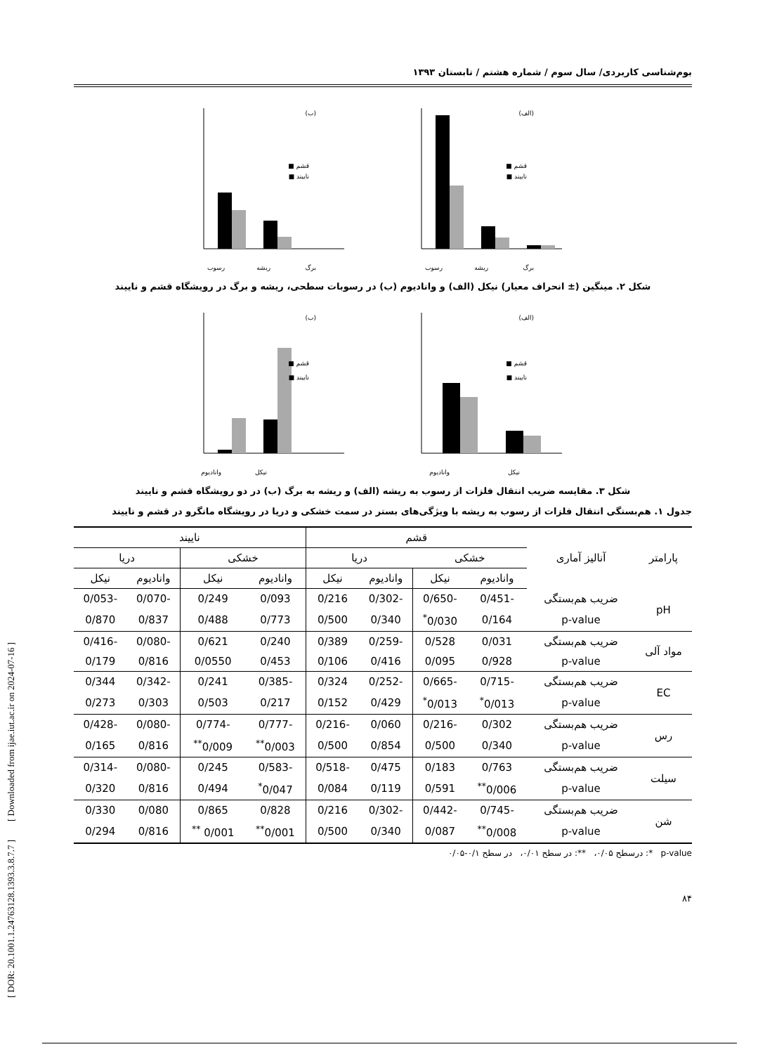[ DOR: 20.1001.1.24763128.1393.3.8.7.7 ] [ Downloaded from ijae.iut.ac.ir on 2024-07-16 ]
بوم‌شناسی کاربردی/ سال سوم / شماره هشتم / تابستان ۱۳۹۳
(الف)
رسوب
ریشه
برگ
قشم ■
ناییند ■
(ب)
رسوب
ریشه
برگ
قشم ■
ناییند ■
شکل ۲. مینگین (± انحراف معیار) نیکل (الف) و وانادیوم (ب) در رسوبات سطحی، ریشه و برگ در رویشگاه قشم و ناییند
(الف)
وانادیوم
نیکل
قشم ■
ناییند ■
(ب)
وانادیوم
نیکل
قشم ■
ناییند ■
شکل ۳. مقایسه ضریب انتقال فلزات از رسوب به ریشه (الف) و ریشه به برگ (ب) در دو رویشگاه قشم و ناییند
جدول ۱. هم‌بستگی انتقال فلزات از رسوب به ریشه با ویژگی‌های بستر در سمت خشکی و دریا در رویشگاه مانگرو در قشم و ناییند
| پارامتر | آنالیز آماری | قشم | | | | ناییند | | | |
| --- | --- | --- | --- | --- | --- | --- | --- | --- | --- |
| | | خشکی | | دریا | | خشکی | | دریا | |
| | | وانادیوم | نیکل | وانادیوم | نیکل | وانادیوم | نیکل | وانادیوم | نیکل |
| pH | ضریب هم‌بستگی | -0/451 | -0/650 | -0/302 | 0/216 | 0/093 | 0/249 | -0/070 | -0/053 |
| | p-value | 0/164 | 0/030<sup>*</sup> | 0/340 | 0/500 | 0/773 | 0/488 | 0/837 | 0/870 |
| مواد آلی | ضریب هم‌بستگی | 0/031 | 0/528 | -0/259 | 0/389 | 0/240 | 0/621 | -0/080 | -0/416 |
| | p-value | 0/928 | 0/095 | 0/416 | 0/106 | 0/453 | 0/0550 | 0/816 | 0/179 |
| EC | ضریب هم‌بستگی | -0/715 | -0/665 | -0/252 | 0/324 | -0/385 | 0/241 | -0/342 | 0/344 |
| | p-value | 0/013<sup>*</sup> | 0/013<sup>*</sup> | 0/429 | 0/152 | 0/217 | 0/503 | 0/303 | 0/273 |
| رس | ضریب هم‌بستگی | 0/302 | -0/216 | 0/060 | -0/216 | -0/777 | -0/774 | -0/080 | -0/428 |
| | p-value | 0/340 | 0/500 | 0/854 | 0/500 | 0/003<sup>**</sup> | 0/009<sup>**</sup> | 0/816 | 0/165 |
| سیلت | ضریب هم‌بستگی | 0/763 | 0/183 | 0/475 | -0/518 | -0/583 | 0/245 | -0/080 | -0/314 |
| | p-value | 0/006<sup>**</sup> | 0/591 | 0/119 | 0/084 | 0/047<sup>*</sup> | 0/494 | 0/816 | 0/320 |
| شن | ضریب هم‌بستگی | -0/745 | -0/442 | -0/302 | 0/216 | 0/828 | 0/865 | 0/080 | 0/330 |
| | p-value | 0/008<sup>**</sup> | 0/087 | 0/340 | 0/500 | 0/001<sup>**</sup> | 0/001 <sup>**</sup> | 0/816 | 0/294 |
p-value *: درسطح ۰/۰۵، **: در سطح ۰/۰۱، در سطح ۰/۱-۰/۰۵
۸۴